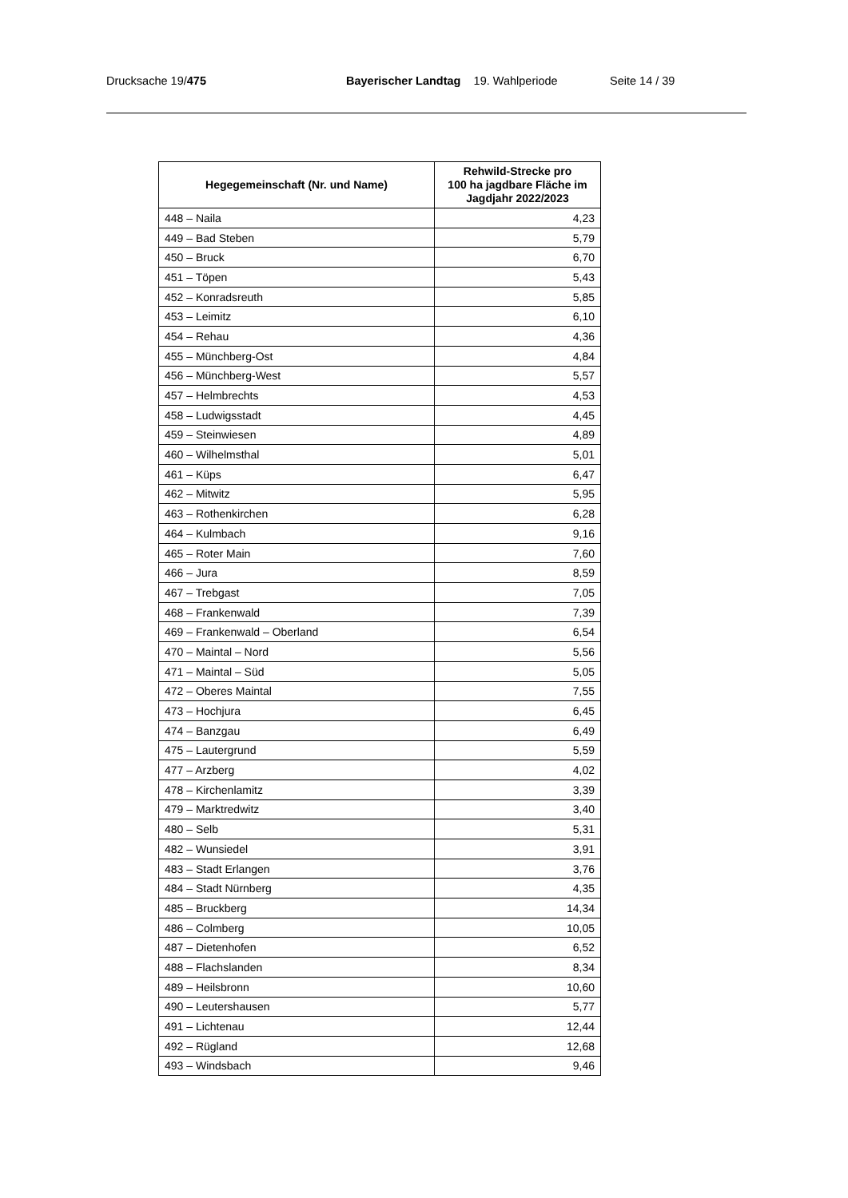Drucksache 19/475 Bayerischer Landtag 19. Wahlperiode
Seite 14 / 39
| Hegegemeinschaft (Nr. und Name) | Rehwild-Strecke pro 100 ha jagdbare Fläche im Jagdjahr 2022/2023 |
| --- | --- |
| 448 – Naila | 4,23 |
| 449 – Bad Steben | 5,79 |
| 450 – Bruck | 6,70 |
| 451 – Töpen | 5,43 |
| 452 – Konradsreuth | 5,85 |
| 453 – Leimitz | 6,10 |
| 454 – Rehau | 4,36 |
| 455 – Münchberg-Ost | 4,84 |
| 456 – Münchberg-West | 5,57 |
| 457 – Helmbrechts | 4,53 |
| 458 – Ludwigsstadt | 4,45 |
| 459 – Steinwiesen | 4,89 |
| 460 – Wilhelmsthal | 5,01 |
| 461 – Küps | 6,47 |
| 462 – Mitwitz | 5,95 |
| 463 – Rothenkirchen | 6,28 |
| 464 – Kulmbach | 9,16 |
| 465 – Roter Main | 7,60 |
| 466 – Jura | 8,59 |
| 467 – Trebgast | 7,05 |
| 468 – Frankenwald | 7,39 |
| 469 – Frankenwald – Oberland | 6,54 |
| 470 – Maintal – Nord | 5,56 |
| 471 – Maintal – Süd | 5,05 |
| 472 – Oberes Maintal | 7,55 |
| 473 – Hochjura | 6,45 |
| 474 – Banzgau | 6,49 |
| 475 – Lautergrund | 5,59 |
| 477 – Arzberg | 4,02 |
| 478 – Kirchenlamitz | 3,39 |
| 479 – Marktredwitz | 3,40 |
| 480 – Selb | 5,31 |
| 482 – Wunsiedel | 3,91 |
| 483 – Stadt Erlangen | 3,76 |
| 484 – Stadt Nürnberg | 4,35 |
| 485 – Bruckberg | 14,34 |
| 486 – Colmberg | 10,05 |
| 487 – Dietenhofen | 6,52 |
| 488 – Flachslanden | 8,34 |
| 489 – Heilsbronn | 10,60 |
| 490 – Leutershausen | 5,77 |
| 491 – Lichtenau | 12,44 |
| 492 – Rügland | 12,68 |
| 493 – Windsbach | 9,46 |